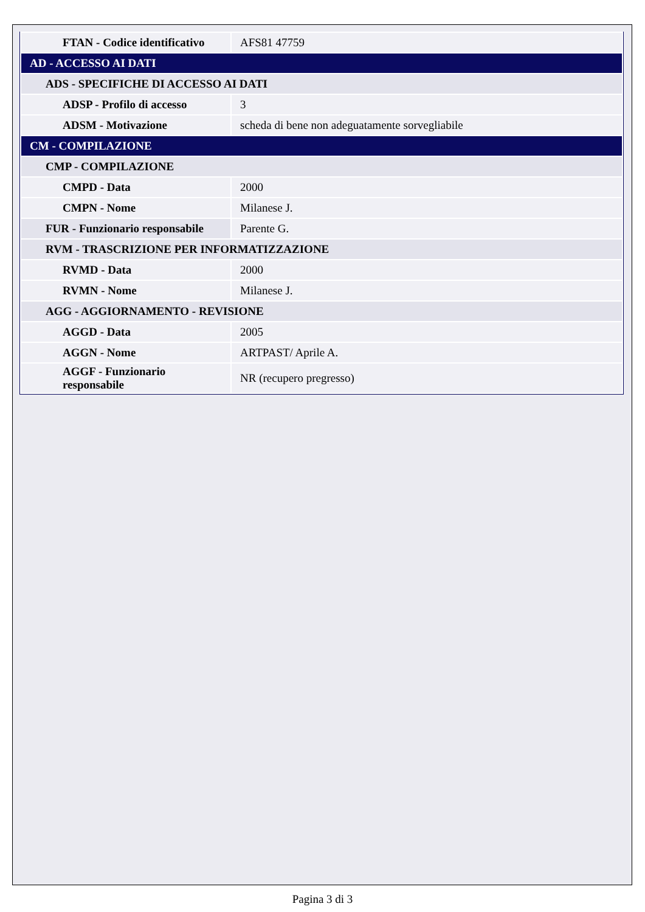| FTAN - Codice identificativo | AFS81 47759 |
| AD - ACCESSO AI DATI | |
| ADS - SPECIFICHE DI ACCESSO AI DATI | |
| ADSP - Profilo di accesso | 3 |
| ADSM - Motivazione | scheda di bene non adeguatamente sorvegliabile |
| CM - COMPILAZIONE | |
| CMP - COMPILAZIONE | |
| CMPD - Data | 2000 |
| CMPN - Nome | Milanese J. |
| FUR - Funzionario responsabile | Parente G. |
| RVM - TRASCRIZIONE PER INFORMATIZZAZIONE | |
| RVMD - Data | 2000 |
| RVMN - Nome | Milanese J. |
| AGG - AGGIORNAMENTO - REVISIONE | |
| AGGD - Data | 2005 |
| AGGN - Nome | ARTPAST/ Aprile A. |
| AGGF - Funzionario responsabile | NR (recupero pregresso) |
Pagina 3 di 3